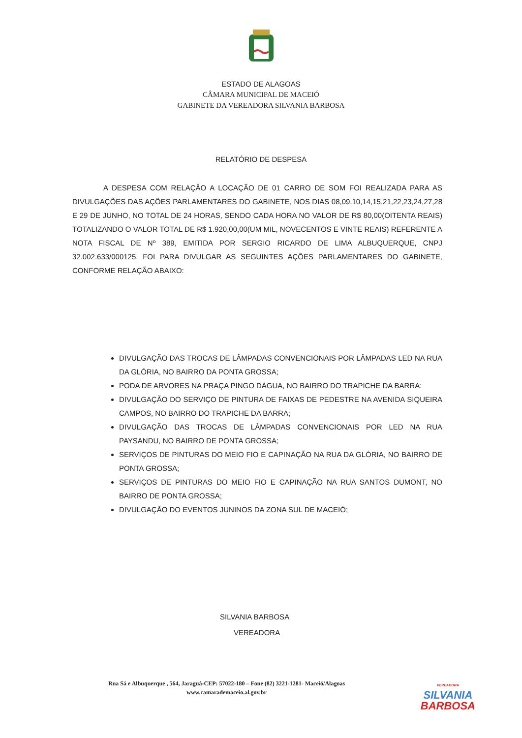ESTADO DE ALAGOAS
CÂMARA MUNICIPAL DE MACEIÓ
GABINETE DA VEREADORA SILVANIA BARBOSA
RELATÓRIO DE DESPESA
A DESPESA COM RELAÇÃO A LOCAÇÃO DE 01 CARRO DE SOM FOI REALIZADA PARA AS DIVULGAÇÕES DAS AÇÕES PARLAMENTARES DO GABINETE, NOS DIAS 08,09,10,14,15,21,22,23,24,27,28 E 29 DE JUNHO, NO TOTAL DE 24 HORAS, SENDO CADA HORA NO VALOR DE R$ 80,00(OITENTA REAIS) TOTALIZANDO O VALOR TOTAL DE R$ 1.920,00,00(UM MIL, NOVECENTOS E VINTE REAIS) REFERENTE A NOTA FISCAL DE Nº 389, EMITIDA POR SERGIO RICARDO DE LIMA ALBUQUERQUE, CNPJ 32.002.633/000125, FOI PARA DIVULGAR AS SEGUINTES AÇÕES PARLAMENTARES DO GABINETE, CONFORME RELAÇÃO ABAIXO:
DIVULGAÇÃO DAS TROCAS DE LÂMPADAS CONVENCIONAIS POR LÂMPADAS LED NA RUA DA GLÓRIA, NO BAIRRO DA PONTA GROSSA;
PODA DE ARVORES NA PRAÇA PINGO DÁGUA, NO BAIRRO DO TRAPICHE DA BARRA:
DIVULGAÇÃO DO SERVIÇO DE PINTURA DE FAIXAS DE PEDESTRE NA AVENIDA SIQUEIRA CAMPOS, NO BAIRRO DO TRAPICHE DA BARRA;
DIVULGAÇÃO DAS TROCAS DE LÂMPADAS CONVENCIONAIS POR LED NA RUA PAYSANDU, NO BAIRRO DE PONTA GROSSA;
SERVIÇOS DE PINTURAS DO MEIO FIO E CAPINAÇÃO NA RUA DA GLÓRIA, NO BAIRRO DE PONTA GROSSA;
SERVIÇOS DE PINTURAS DO MEIO FIO E CAPINAÇÃO NA RUA SANTOS DUMONT, NO BAIRRO DE PONTA GROSSA;
DIVULGAÇÃO DO EVENTOS JUNINOS DA ZONA SUL DE MACEIÓ;
SILVANIA BARBOSA
VEREADORA
Rua Sá e Albuquerque , 564, Jaraguá-CEP: 57022-180 – Fone (82) 3221-1281- Maceió/Alagoas
www.camarademaceio.al.gov.br
VEREADORA
SILVANIA
BARBOSA